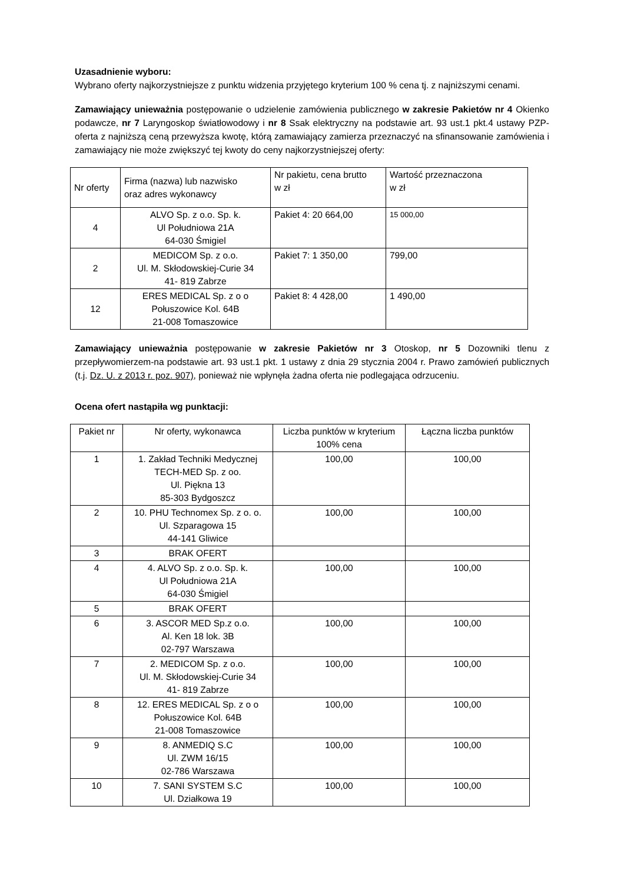Uzasadnienie wyboru:
Wybrano oferty najkorzystniejsze z punktu widzenia przyjętego kryterium 100 % cena tj. z najniższymi cenami.
Zamawiający unieważnia postępowanie o udzielenie zamówienia publicznego w zakresie Pakietów nr 4 Okienko podawcze, nr 7 Laryngoskop światłowodowy i nr 8 Ssak elektryczny na podstawie art. 93 ust.1 pkt.4 ustawy PZP- oferta z najniższą ceną przewyższa kwotę, którą zamawiający zamierza przeznaczyć na sfinansowanie zamówienia i zamawiający nie może zwiększyć tej kwoty do ceny najkorzystniejszej oferty:
| Nr oferty | Firma (nazwa) lub nazwisko oraz adres wykonawcy | Nr pakietu, cena brutto w zł | Wartość przeznaczona w zł |
| --- | --- | --- | --- |
| 4 | ALVO Sp. z o.o. Sp. k. Ul Południowa 21A 64-030 Śmigiel | Pakiet 4: 20 664,00 | 15 000,00 |
| 2 | MEDICOM Sp. z o.o. Ul. M. Skłodowskiej-Curie 34 41- 819 Zabrze | Pakiet 7: 1 350,00 | 799,00 |
| 12 | ERES MEDICAL Sp. z o o Połuszowice Kol. 64B 21-008 Tomaszowice | Pakiet 8: 4 428,00 | 1 490,00 |
Zamawiający unieważnia postępowanie w zakresie Pakietów nr 3 Otoskop, nr 5 Dozowniki tlenu z przepływomierzem-na podstawie art. 93 ust.1 pkt. 1 ustawy z dnia 29 stycznia 2004 r. Prawo zamówień publicznych (t.j. Dz. U. z 2013 r. poz. 907), ponieważ nie wpłynęła żadna oferta nie podlegająca odrzuceniu.
Ocena ofert nastąpiła wg punktacji:
| Pakiet nr | Nr oferty, wykonawca | Liczba punktów w kryterium 100% cena | Łączna liczba punktów |
| --- | --- | --- | --- |
| 1 | 1. Zakład Techniki Medycznej TECH-MED Sp. z oo. Ul. Piękna 13 85-303 Bydgoszcz | 100,00 | 100,00 |
| 2 | 10. PHU Technomex Sp. z o. o. Ul. Szparagowa 15 44-141 Gliwice | 100,00 | 100,00 |
| 3 | BRAK OFERT | | |
| 4 | 4. ALVO Sp. z o.o. Sp. k. Ul Południowa 21A 64-030 Śmigiel | 100,00 | 100,00 |
| 5 | BRAK OFERT | | |
| 6 | 3. ASCOR MED Sp.z o.o. Al. Ken 18 lok. 3B 02-797 Warszawa | 100,00 | 100,00 |
| 7 | 2. MEDICOM Sp. z o.o. Ul. M. Skłodowskiej-Curie 34 41- 819 Zabrze | 100,00 | 100,00 |
| 8 | 12. ERES MEDICAL Sp. z o o Połuszowice Kol. 64B 21-008 Tomaszowice | 100,00 | 100,00 |
| 9 | 8. ANMEDIQ S.C Ul. ZWM 16/15 02-786 Warszawa | 100,00 | 100,00 |
| 10 | 7. SANI SYSTEM S.C Ul. Działkowa 19 | 100,00 | 100,00 |